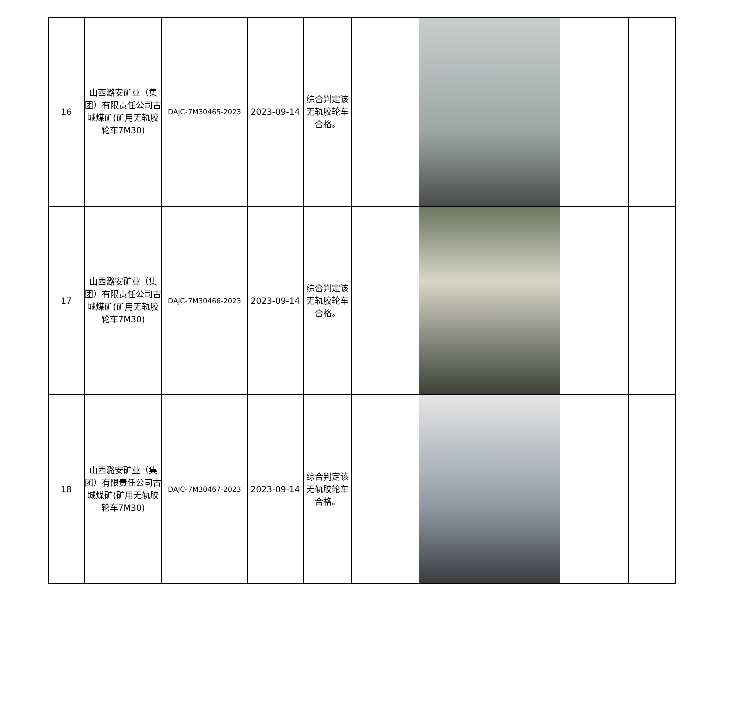| 16 | 山西潞安矿业（集团）有限责任公司古城煤矿(矿用无轨胶轮车7M30) | DAJC-7M30465-2023 | 2023-09-14 | 综合判定该无轨胶轮车合格。 | | |
| 17 | 山西潞安矿业（集团）有限责任公司古城煤矿(矿用无轨胶轮车7M30) | DAJC-7M30466-2023 | 2023-09-14 | 综合判定该无轨胶轮车合格。 | | |
| 18 | 山西潞安矿业（集团）有限责任公司古城煤矿(矿用无轨胶轮车7M30) | DAJC-7M30467-2023 | 2023-09-14 | 综合判定该无轨胶轮车合格。 | | |